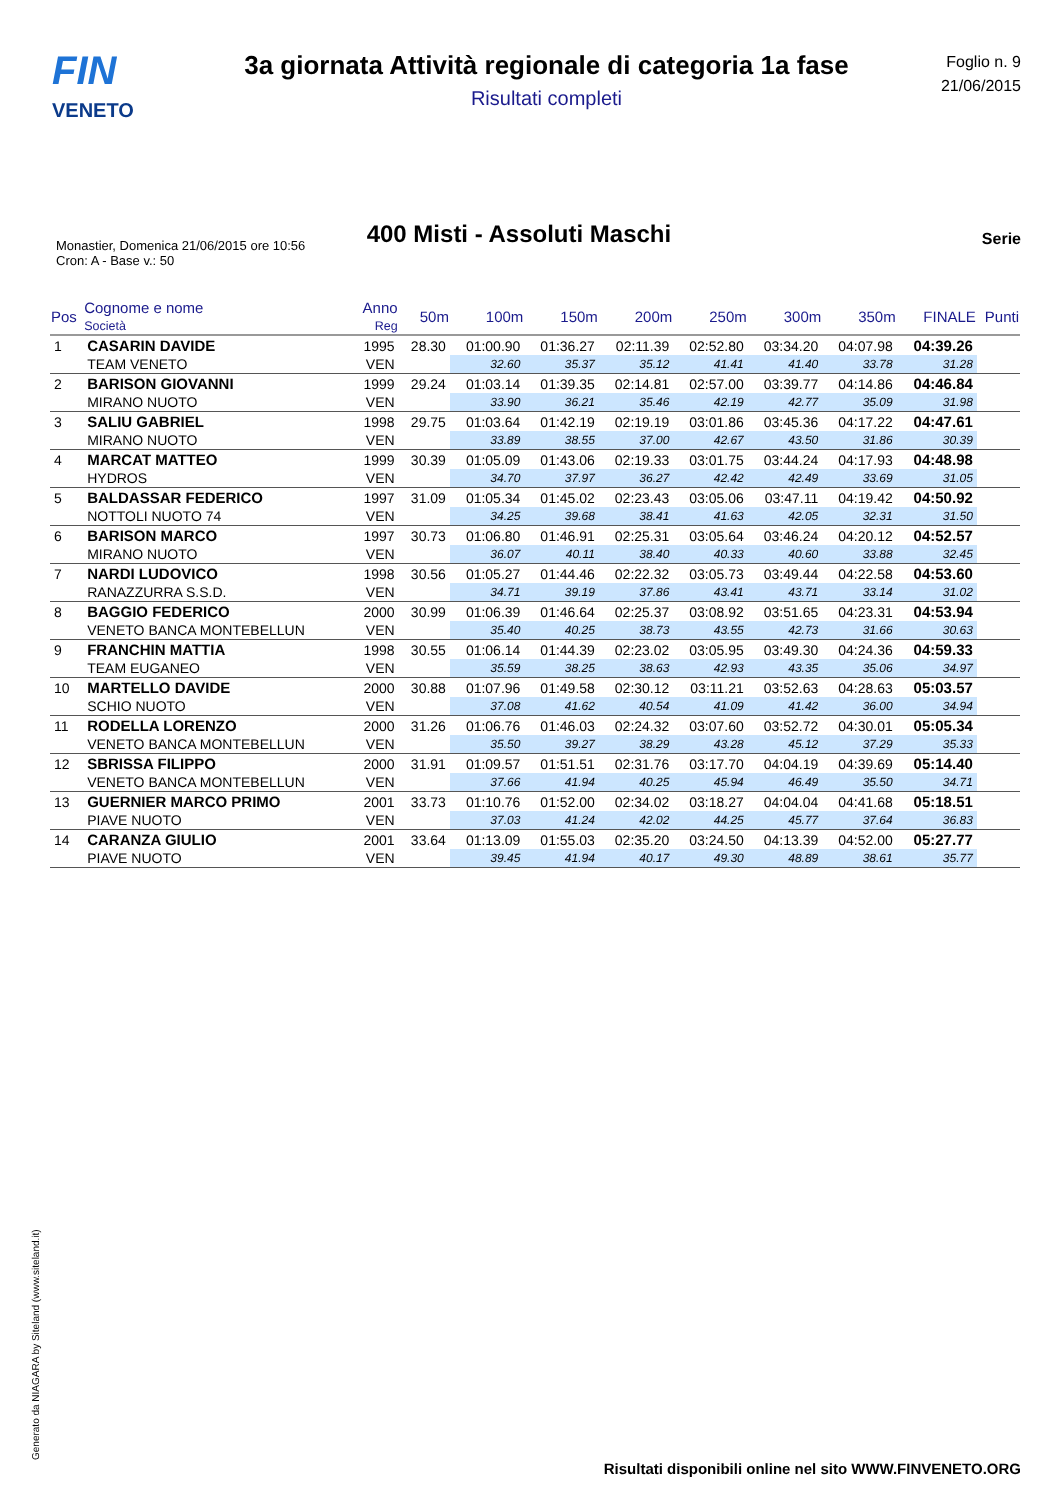FIN
VENETO
3a giornata Attività regionale di categoria 1a fase
Risultati completi
Foglio n. 9
21/06/2015
400 Misti - Assoluti Maschi
Serie
Monastier, Domenica 21/06/2015 ore 10:56
Cron: A - Base v.: 50
| Pos | Cognome e nome Società | Anno Reg | 50m | 100m | 150m | 200m | 250m | 300m | 350m | FINALE | Punti |
| --- | --- | --- | --- | --- | --- | --- | --- | --- | --- | --- | --- |
| 1 | CASARIN DAVIDE | 1995 | 28.30 | 01:00.90 | 01:36.27 | 02:11.39 | 02:52.80 | 03:34.20 | 04:07.98 | 04:39.26 | |
| | TEAM VENETO | VEN | | 32.60 | 35.37 | 35.12 | 41.41 | 41.40 | 33.78 | 31.28 | |
| 2 | BARISON GIOVANNI | 1999 | 29.24 | 01:03.14 | 01:39.35 | 02:14.81 | 02:57.00 | 03:39.77 | 04:14.86 | 04:46.84 | |
| | MIRANO NUOTO | VEN | | 33.90 | 36.21 | 35.46 | 42.19 | 42.77 | 35.09 | 31.98 | |
| 3 | SALIU GABRIEL | 1998 | 29.75 | 01:03.64 | 01:42.19 | 02:19.19 | 03:01.86 | 03:45.36 | 04:17.22 | 04:47.61 | |
| | MIRANO NUOTO | VEN | | 33.89 | 38.55 | 37.00 | 42.67 | 43.50 | 31.86 | 30.39 | |
| 4 | MARCAT MATTEO | 1999 | 30.39 | 01:05.09 | 01:43.06 | 02:19.33 | 03:01.75 | 03:44.24 | 04:17.93 | 04:48.98 | |
| | HYDROS | VEN | | 34.70 | 37.97 | 36.27 | 42.42 | 42.49 | 33.69 | 31.05 | |
| 5 | BALDASSAR FEDERICO | 1997 | 31.09 | 01:05.34 | 01:45.02 | 02:23.43 | 03:05.06 | 03:47.11 | 04:19.42 | 04:50.92 | |
| | NOTTOLI NUOTO 74 | VEN | | 34.25 | 39.68 | 38.41 | 41.63 | 42.05 | 32.31 | 31.50 | |
| 6 | BARISON MARCO | 1997 | 30.73 | 01:06.80 | 01:46.91 | 02:25.31 | 03:05.64 | 03:46.24 | 04:20.12 | 04:52.57 | |
| | MIRANO NUOTO | VEN | | 36.07 | 40.11 | 38.40 | 40.33 | 40.60 | 33.88 | 32.45 | |
| 7 | NARDI LUDOVICO | 1998 | 30.56 | 01:05.27 | 01:44.46 | 02:22.32 | 03:05.73 | 03:49.44 | 04:22.58 | 04:53.60 | |
| | RANAZZURRA S.S.D. | VEN | | 34.71 | 39.19 | 37.86 | 43.41 | 43.71 | 33.14 | 31.02 | |
| 8 | BAGGIO FEDERICO | 2000 | 30.99 | 01:06.39 | 01:46.64 | 02:25.37 | 03:08.92 | 03:51.65 | 04:23.31 | 04:53.94 | |
| | VENETO BANCA MONTEBELLUN | VEN | | 35.40 | 40.25 | 38.73 | 43.55 | 42.73 | 31.66 | 30.63 | |
| 9 | FRANCHIN MATTIA | 1998 | 30.55 | 01:06.14 | 01:44.39 | 02:23.02 | 03:05.95 | 03:49.30 | 04:24.36 | 04:59.33 | |
| | TEAM EUGANEO | VEN | | 35.59 | 38.25 | 38.63 | 42.93 | 43.35 | 35.06 | 34.97 | |
| 10 | MARTELLO DAVIDE | 2000 | 30.88 | 01:07.96 | 01:49.58 | 02:30.12 | 03:11.21 | 03:52.63 | 04:28.63 | 05:03.57 | |
| | SCHIO NUOTO | VEN | | 37.08 | 41.62 | 40.54 | 41.09 | 41.42 | 36.00 | 34.94 | |
| 11 | RODELLA LORENZO | 2000 | 31.26 | 01:06.76 | 01:46.03 | 02:24.32 | 03:07.60 | 03:52.72 | 04:30.01 | 05:05.34 | |
| | VENETO BANCA MONTEBELLUN | VEN | | 35.50 | 39.27 | 38.29 | 43.28 | 45.12 | 37.29 | 35.33 | |
| 12 | SBRISSA FILIPPO | 2000 | 31.91 | 01:09.57 | 01:51.51 | 02:31.76 | 03:17.70 | 04:04.19 | 04:39.69 | 05:14.40 | |
| | VENETO BANCA MONTEBELLUN | VEN | | 37.66 | 41.94 | 40.25 | 45.94 | 46.49 | 35.50 | 34.71 | |
| 13 | GUERNIER MARCO PRIMO | 2001 | 33.73 | 01:10.76 | 01:52.00 | 02:34.02 | 03:18.27 | 04:04.04 | 04:41.68 | 05:18.51 | |
| | PIAVE NUOTO | VEN | | 37.03 | 41.24 | 42.02 | 44.25 | 45.77 | 37.64 | 36.83 | |
| 14 | CARANZA GIULIO | 2001 | 33.64 | 01:13.09 | 01:55.03 | 02:35.20 | 03:24.50 | 04:13.39 | 04:52.00 | 05:27.77 | |
| | PIAVE NUOTO | VEN | | 39.45 | 41.94 | 40.17 | 49.30 | 48.89 | 38.61 | 35.77 | |
Generato da NIAGARA by Siteland (www.siteland.it)
Risultati disponibili online nel sito WWW.FINVENETO.ORG